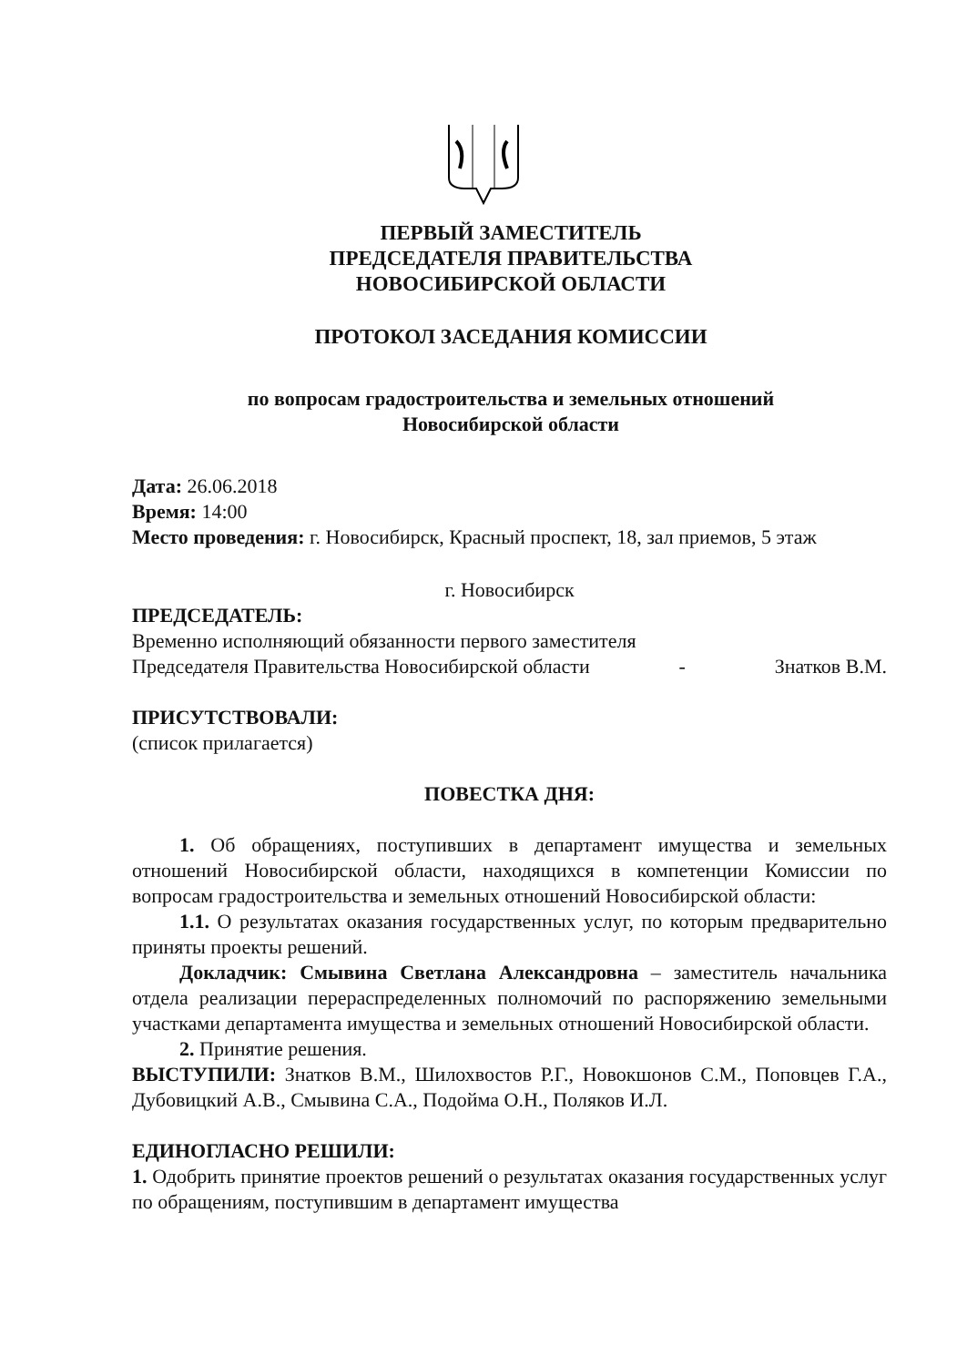ПЕРВЫЙ ЗАМЕСТИТЕЛЬ
ПРЕДСЕДАТЕЛЯ ПРАВИТЕЛЬСТВА
НОВОСИБИРСКОЙ ОБЛАСТИ
ПРОТОКОЛ ЗАСЕДАНИЯ КОМИССИИ
по вопросам градостроительства и земельных отношений
Новосибирской области
Дата: 26.06.2018
Время: 14:00
Место проведения: г. Новосибирск, Красный проспект, 18, зал приемов, 5 этаж
г. Новосибирск
ПРЕДСЕДАТЕЛЬ:
Временно исполняющий обязанности первого заместителя
Председателя Правительства Новосибирской области - Знатков В.М.
ПРИСУТСТВОВАЛИ:
(список прилагается)
ПОВЕСТКА ДНЯ:
1. Об обращениях, поступивших в департамент имущества и земельных отношений Новосибирской области, находящихся в компетенции Комиссии по вопросам градостроительства и земельных отношений Новосибирской области:
1.1. О результатах оказания государственных услуг, по которым предварительно приняты проекты решений.
Докладчик: Смывина Светлана Александровна – заместитель начальника отдела реализации перераспределенных полномочий по распоряжению земельными участками департамента имущества и земельных отношений Новосибирской области.
2. Принятие решения.
ВЫСТУПИЛИ: Знатков В.М., Шилохвостов Р.Г., Новокшонов С.М., Поповцев Г.А., Дубовицкий А.В., Смывина С.А., Подойма О.Н., Поляков И.Л.
ЕДИНОГЛАСНО РЕШИЛИ:
1. Одобрить принятие проектов решений о результатах оказания государственных услуг по обращениям, поступившим в департамент имущества